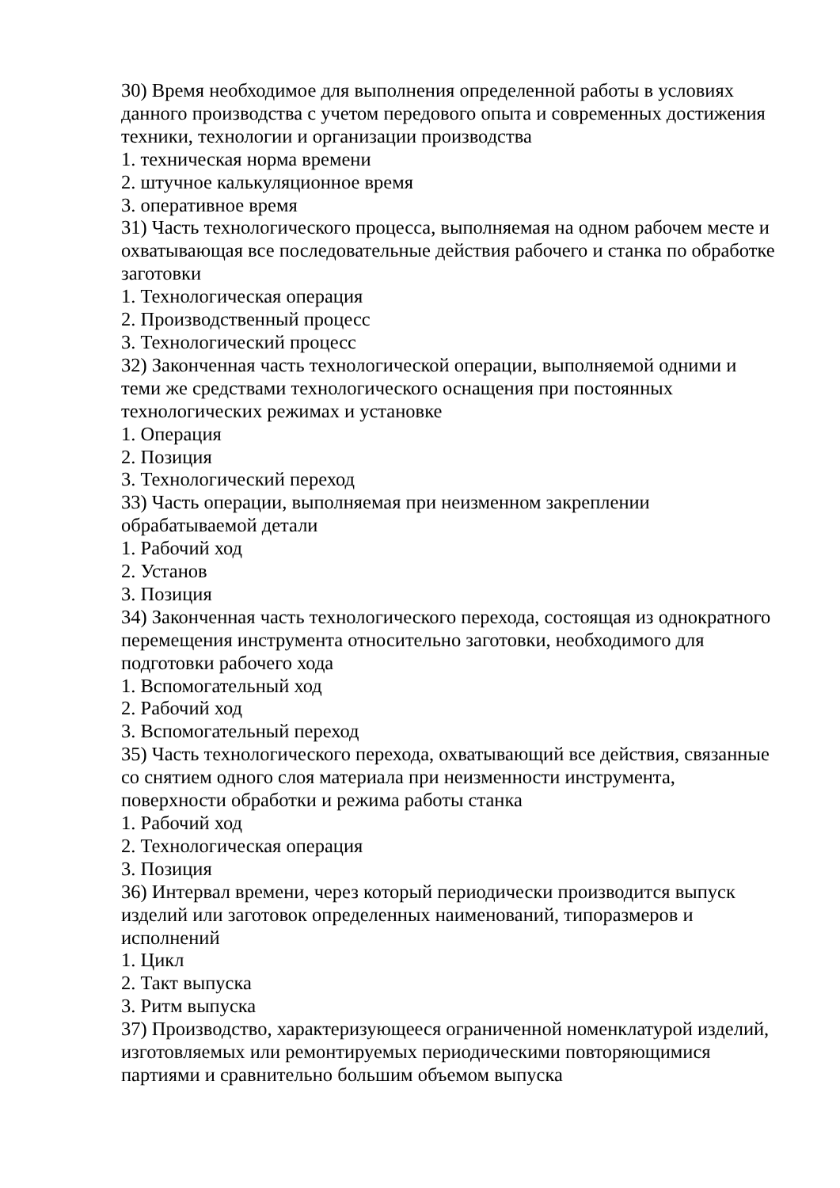30) Время необходимое для выполнения определенной работы в условиях данного производства с учетом передового опыта и современных достижения техники, технологии и организации производства
1. техническая норма времени
2. штучное калькуляционное время
3. оперативное время
31) Часть технологического процесса, выполняемая на одном рабочем месте и охватывающая все последовательные действия рабочего и станка по обработке заготовки
1. Технологическая операция
2. Производственный процесс
3. Технологический процесс
32) Законченная часть технологической операции, выполняемой одними и теми же средствами технологического оснащения при постоянных технологических режимах и установке
1. Операция
2. Позиция
3. Технологический переход
33) Часть операции, выполняемая при неизменном закреплении обрабатываемой детали
1. Рабочий ход
2. Установ
3. Позиция
34) Законченная часть технологического перехода, состоящая из однократного перемещения инструмента относительно заготовки, необходимого для подготовки рабочего хода
1. Вспомогательный ход
2. Рабочий ход
3. Вспомогательный переход
35) Часть технологического перехода, охватывающий все действия, связанные со снятием одного слоя материала при неизменности инструмента, поверхности обработки и режима работы станка
1. Рабочий ход
2. Технологическая операция
3. Позиция
36) Интервал времени, через который периодически производится выпуск изделий или заготовок определенных наименований, типоразмеров и исполнений
1. Цикл
2. Такт выпуска
3. Ритм выпуска
37) Производство, характеризующееся ограниченной номенклатурой изделий, изготовляемых или ремонтируемых периодическими повторяющимися партиями и сравнительно большим объемом выпуска